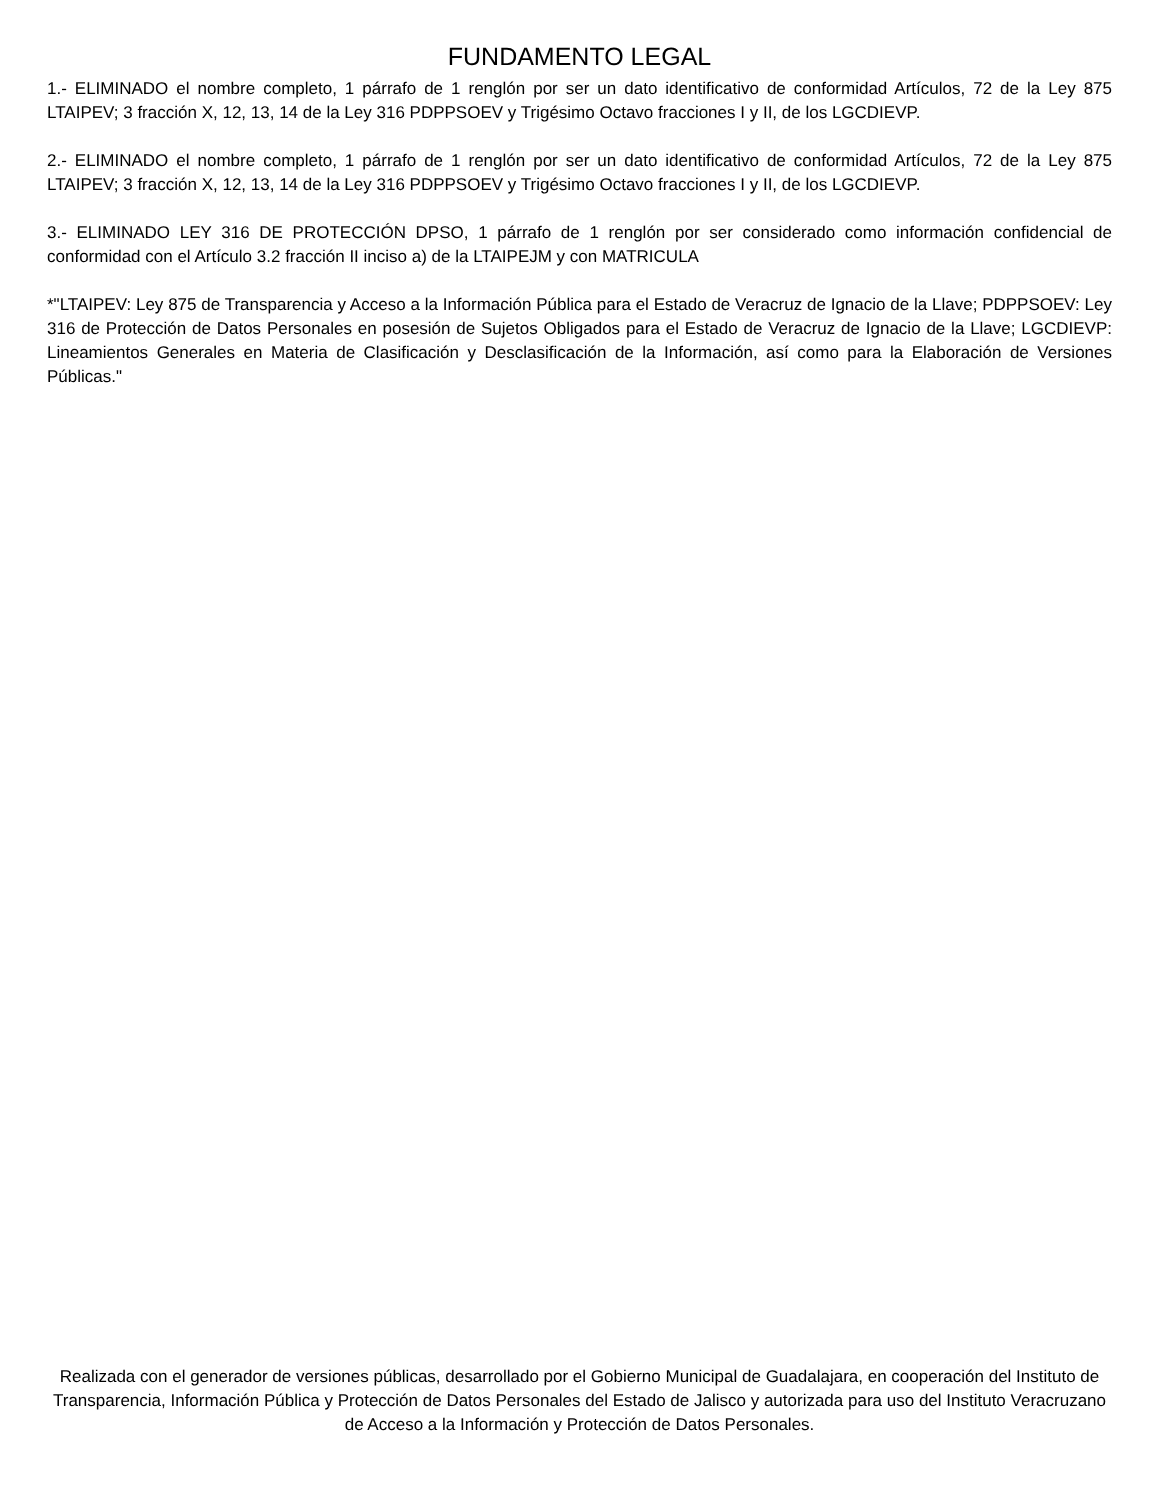FUNDAMENTO LEGAL
1.- ELIMINADO el nombre completo, 1 párrafo de 1 renglón por ser un dato identificativo de conformidad Artículos, 72 de la Ley 875 LTAIPEV; 3 fracción X, 12, 13, 14 de la Ley 316 PDPPSOEV y Trigésimo Octavo fracciones I y II, de los LGCDIEVP.
2.- ELIMINADO el nombre completo, 1 párrafo de 1 renglón por ser un dato identificativo de conformidad Artículos, 72 de la Ley 875 LTAIPEV; 3 fracción X, 12, 13, 14 de la Ley 316 PDPPSOEV y Trigésimo Octavo fracciones I y II, de los LGCDIEVP.
3.- ELIMINADO LEY 316 DE PROTECCIÓN DPSO, 1 párrafo de 1 renglón por ser considerado como información confidencial de conformidad con el Artículo 3.2 fracción II inciso a) de la LTAIPEJM y con MATRICULA
*"LTAIPEV: Ley 875 de Transparencia y Acceso a la Información Pública para el Estado de Veracruz de Ignacio de la Llave; PDPPSOEV: Ley 316 de Protección de Datos Personales en posesión de Sujetos Obligados para el Estado de Veracruz de Ignacio de la Llave; LGCDIEVP: Lineamientos Generales en Materia de Clasificación y Desclasificación de la Información, así como para la Elaboración de Versiones Públicas."
Realizada con el generador de versiones públicas, desarrollado por el Gobierno Municipal de Guadalajara, en cooperación del Instituto de Transparencia, Información Pública y Protección de Datos Personales del Estado de Jalisco y autorizada para uso del Instituto Veracruzano de Acceso a la Información y Protección de Datos Personales.